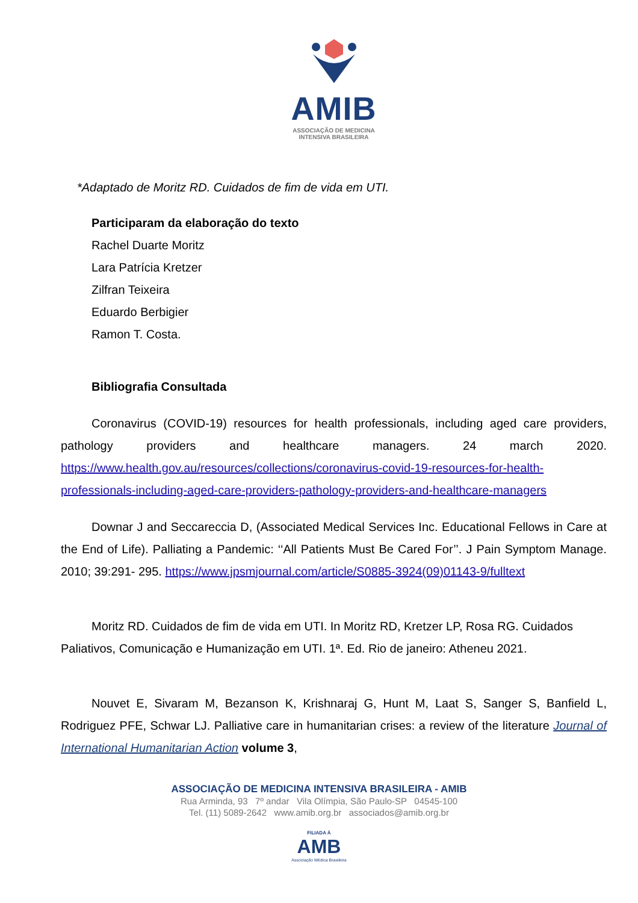AMIB
ASSOCIAÇÃO DE MEDICINA
INTENSIVA BRASILEIRA
*Adaptado de Moritz RD. Cuidados de fim de vida em UTI.
Participaram da elaboração do texto
Rachel Duarte Moritz
Lara Patrícia Kretzer
Zilfran Teixeira
Eduardo Berbigier
Ramon T. Costa.
Bibliografia Consultada
Coronavirus (COVID-19) resources for health professionals, including aged care providers, pathology providers and healthcare managers. 24 march 2020. https://www.health.gov.au/resources/collections/coronavirus-covid-19-resources-for-health-professionals-including-aged-care-providers-pathology-providers-and-healthcare-managers
Downar J and Seccareccia D, (Associated Medical Services Inc. Educational Fellows in Care at the End of Life). Palliating a Pandemic: ‘‘All Patients Must Be Cared For’’. J Pain Symptom Manage. 2010; 39:291- 295. https://www.jpsmjournal.com/article/S0885-3924(09)01143-9/fulltext
Moritz RD. Cuidados de fim de vida em UTI. In Moritz RD, Kretzer LP, Rosa RG. Cuidados Paliativos, Comunicação e Humanização em UTI. 1ª. Ed. Rio de janeiro: Atheneu 2021.
Nouvet E, Sivaram M, Bezanson K, Krishnaraj G, Hunt M, Laat S, Sanger S, Banfield L, Rodriguez PFE, Schwar LJ. Palliative care in humanitarian crises: a review of the literature Journal of International Humanitarian Action volume 3,
ASSOCIAÇÃO DE MEDICINA INTENSIVA BRASILEIRA - AMIB
Rua Arminda, 93 7º andar Vila Olímpia, São Paulo-SP 04545-100
Tel. (11) 5089-2642 www.amib.org.br associados@amib.org.br
FILIADA À
AMB
Associação Médica Brasileira